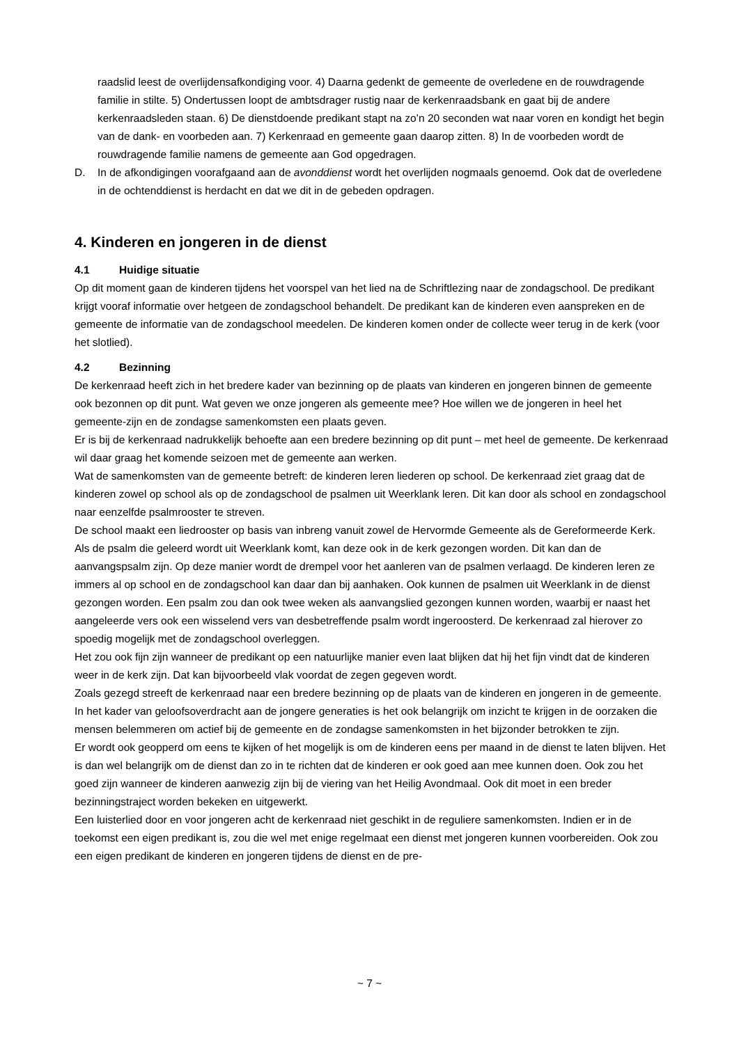raadslid leest de overlijdensafkondiging voor. 4) Daarna gedenkt de gemeente de overledene en de rouwdragende familie in stilte. 5) Ondertussen loopt de ambtsdrager rustig naar de kerkenraadsbank en gaat bij de andere kerkenraadsleden staan. 6) De dienstdoende predikant stapt na zo’n 20 seconden wat naar voren en kondigt het begin van de dank- en voorbeden aan. 7) Kerkenraad en gemeente gaan daarop zitten. 8) In de voorbeden wordt de rouwdragende familie namens de gemeente aan God opgedragen.
D. In de afkondigingen voorafgaand aan de avonddienst wordt het overlijden nogmaals genoemd. Ook dat de overledene in de ochtenddienst is herdacht en dat we dit in de gebeden opdragen.
4. Kinderen en jongeren in de dienst
4.1 Huidige situatie
Op dit moment gaan de kinderen tijdens het voorspel van het lied na de Schriftlezing naar de zondagschool. De predikant krijgt vooraf informatie over hetgeen de zondagschool behandelt. De predikant kan de kinderen even aanspreken en de gemeente de informatie van de zondagschool meedelen. De kinderen komen onder de collecte weer terug in de kerk (voor het slotlied).
4.2 Bezinning
De kerkenraad heeft zich in het bredere kader van bezinning op de plaats van kinderen en jongeren binnen de gemeente ook bezonnen op dit punt. Wat geven we onze jongeren als gemeente mee? Hoe willen we de jongeren in heel het gemeente-zijn en de zondagse samenkomsten een plaats geven.
Er is bij de kerkenraad nadrukkelijk behoefte aan een bredere bezinning op dit punt – met heel de gemeente. De kerkenraad wil daar graag het komende seizoen met de gemeente aan werken.
Wat de samenkomsten van de gemeente betreft: de kinderen leren liederen op school. De kerkenraad ziet graag dat de kinderen zowel op school als op de zondagschool de psalmen uit Weerklank leren. Dit kan door als school en zondagschool naar eenzelfde psalmrooster te streven.
De school maakt een liedrooster op basis van inbreng vanuit zowel de Hervormde Gemeente als de Gereformeerde Kerk. Als de psalm die geleerd wordt uit Weerklank komt, kan deze ook in de kerk gezongen worden. Dit kan dan de aanvangspsalm zijn. Op deze manier wordt de drempel voor het aanleren van de psalmen verlaagd. De kinderen leren ze immers al op school en de zondagschool kan daar dan bij aanhaken. Ook kunnen de psalmen uit Weerklank in de dienst gezongen worden. Een psalm zou dan ook twee weken als aanvangslied gezongen kunnen worden, waarbij er naast het aangeleerde vers ook een wisselend vers van desbetreffende psalm wordt ingeroosterd. De kerkenraad zal hierover zo spoedig mogelijk met de zondagschool overleggen.
Het zou ook fijn zijn wanneer de predikant op een natuurlijke manier even laat blijken dat hij het fijn vindt dat de kinderen weer in de kerk zijn. Dat kan bijvoorbeeld vlak voordat de zegen gegeven wordt.
Zoals gezegd streeft de kerkenraad naar een bredere bezinning op de plaats van de kinderen en jongeren in de gemeente. In het kader van geloofsoverdracht aan de jongere generaties is het ook belangrijk om inzicht te krijgen in de oorzaken die mensen belemmeren om actief bij de gemeente en de zondagse samenkomsten in het bijzonder betrokken te zijn.
Er wordt ook geopperd om eens te kijken of het mogelijk is om de kinderen eens per maand in de dienst te laten blijven. Het is dan wel belangrijk om de dienst dan zo in te richten dat de kinderen er ook goed aan mee kunnen doen. Ook zou het goed zijn wanneer de kinderen aanwezig zijn bij de viering van het Heilig Avondmaal. Ook dit moet in een breder bezinningstraject worden bekeken en uitgewerkt.
Een luisterlied door en voor jongeren acht de kerkenraad niet geschikt in de reguliere samenkomsten. Indien er in de toekomst een eigen predikant is, zou die wel met enige regelmaat een dienst met jongeren kunnen voorbereiden. Ook zou een eigen predikant de kinderen en jongeren tijdens de dienst en de pre-
~ 7 ~